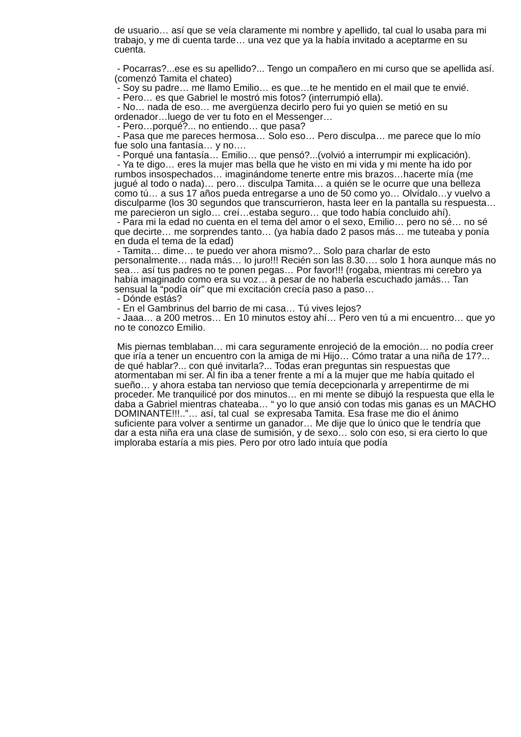de usuario… así que se veía claramente mi nombre y apellido, tal cual lo usaba para mi trabajo, y me di cuenta tarde… una vez que ya la había invitado a aceptarme en su cuenta.
- Pocarras?...ese es su apellido?... Tengo un compañero en mi curso que se apellida así. (comenzó Tamita el chateo)
- Soy su padre… me llamo Emilio… es que…te he mentido en el mail que te envié.
- Pero… es que Gabriel le mostró mis fotos? (interrumpió ella).
- No… nada de eso… me avergüenza decirlo pero fui yo quien se metió en su ordenador…luego de ver tu foto en el Messenger…
- Pero…porqué?... no entiendo… que pasa?
- Pasa que me pareces hermosa… Solo eso… Pero disculpa… me parece que lo mío fue solo una fantasía… y no….
- Porqué una fantasía… Emilio… que pensó?...(volvió a interrumpir mi explicación).
- Ya te digo… eres la mujer mas bella que he visto en mi vida y mi mente ha ido por rumbos insospechados… imaginándome tenerte entre mis brazos…hacerte mía (me jugué al todo o nada)… pero… disculpa Tamita… a quién se le ocurre que una belleza como tú… a sus 17 años pueda entregarse a uno de 50 como yo… Olvídalo…y vuelvo a disculparme (los 30 segundos que transcurrieron, hasta leer en la pantalla su respuesta… me parecieron un siglo… creí…estaba seguro… que todo había concluido ahí).
- Para mi la edad no cuenta en el tema del amor o el sexo, Emilio… pero no sé… no sé que decirte… me sorprendes tanto… (ya había dado 2 pasos más… me tuteaba y ponía en duda el tema de la edad)
- Tamita… dime… te puedo ver ahora mismo?... Solo para charlar de esto personalmente… nada más… lo juro!!! Recién son las 8.30…. solo 1 hora aunque más no sea… así tus padres no te ponen pegas… Por favor!!! (rogaba, mientras mi cerebro ya había imaginado como era su voz… a pesar de no haberla escuchado jamás… Tan sensual la “podía oír” que mi excitación crecía paso a paso…
- Dónde estás?
- En el Gambrinus del barrio de mi casa… Tú vives lejos?
- Jaaa… a 200 metros… En 10 minutos estoy ahí… Pero ven tú a mi encuentro… que yo no te conozco Emilio.
Mis piernas temblaban… mi cara seguramente enrojeció de la emoción… no podía creer que iría a tener un encuentro con la amiga de mi Hijo… Cómo tratar a una niña de 17?... de qué hablar?... con qué invitarla?... Todas eran preguntas sin respuestas que atormentaban mi ser. Al fin iba a tener frente a mí a la mujer que me había quitado el sueño… y ahora estaba tan nervioso que temía decepcionarla y arrepentirme de mi proceder. Me tranquilicé por dos minutos… en mi mente se dibujó la respuesta que ella le daba a Gabriel mientras chateaba… “ yo lo que ansió con todas mis ganas es un MACHO DOMINANTE!!!..”… así, tal cual se expresaba Tamita. Esa frase me dio el ánimo suficiente para volver a sentirme un ganador… Me dije que lo único que le tendría que dar a esta niña era una clase de sumisión, y de sexo… solo con eso, si era cierto lo que imploraba estaría a mis pies. Pero por otro lado intuía que podía